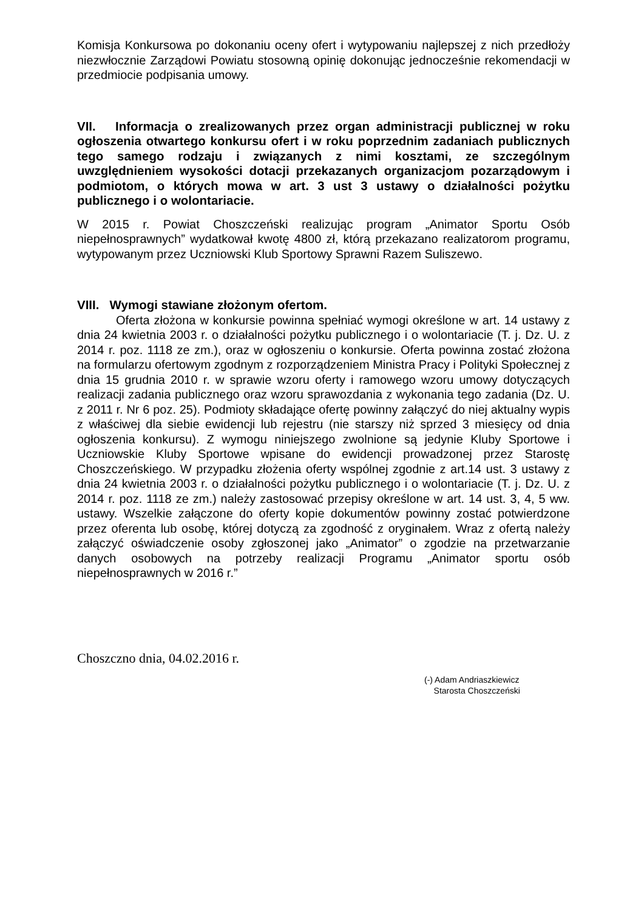Komisja Konkursowa po dokonaniu oceny ofert i wytypowaniu najlepszej z nich przedłoży niezwłocznie Zarządowi Powiatu stosowną opinię dokonując jednocześnie rekomendacji w przedmiocie podpisania umowy.
VII. Informacja o zrealizowanych przez organ administracji publicznej w roku ogłoszenia otwartego konkursu ofert i w roku poprzednim zadaniach publicznych tego samego rodzaju i związanych z nimi kosztami, ze szczególnym uwzględnieniem wysokości dotacji przekazanych organizacjom pozarządowym i podmiotom, o których mowa w art. 3 ust 3 ustawy o działalności pożytku publicznego i o wolontariacie.
W 2015 r. Powiat Choszczeński realizując program „Animator Sportu Osób niepełnosprawnych” wydatkował kwotę 4800 zł, którą przekazano realizatorom programu, wytypowanym przez Uczniowski Klub Sportowy Sprawni Razem Suliszewo.
VIII. Wymogi stawiane złożonym ofertom.
Oferta złożona w konkursie powinna spełniać wymogi określone w art. 14 ustawy z dnia 24 kwietnia 2003 r. o działalności pożytku publicznego i o wolontariacie (T. j. Dz. U. z 2014 r. poz. 1118 ze zm.), oraz w ogłoszeniu o konkursie. Oferta powinna zostać złożona na formularzu ofertowym zgodnym z rozporządzeniem Ministra Pracy i Polityki Społecznej z dnia 15 grudnia 2010 r. w sprawie wzoru oferty i ramowego wzoru umowy dotyczących realizacji zadania publicznego oraz wzoru sprawozdania z wykonania tego zadania (Dz. U. z 2011 r. Nr 6 poz. 25). Podmioty składające ofertę powinny załączyć do niej aktualny wypis z właściwej dla siebie ewidencji lub rejestru (nie starszy niż sprzed 3 miesięcy od dnia ogłoszenia konkursu). Z wymogu niniejszego zwolnione są jedynie Kluby Sportowe i Uczniowskie Kluby Sportowe wpisane do ewidencji prowadzonej przez Starostę Choszczeńskiego. W przypadku złożenia oferty wspólnej zgodnie z art.14 ust. 3 ustawy z dnia 24 kwietnia 2003 r. o działalności pożytku publicznego i o wolontariacie (T. j. Dz. U. z 2014 r. poz. 1118 ze zm.) należy zastosować przepisy określone w art. 14 ust. 3, 4, 5 ww. ustawy. Wszelkie załączone do oferty kopie dokumentów powinny zostać potwierdzone przez oferenta lub osobę, której dotyczą za zgodność z oryginałem. Wraz z ofertą należy załączyć oświadczenie osoby zgłoszonej jako „Animator” o zgodzie na przetwarzanie danych osobowych na potrzeby realizacji Programu „Animator sportu osób niepełnosprawnych w 2016 r.”
Choszczno dnia, 04.02.2016 r.
(-) Adam Andriaszkiewicz
Starosta Choszczeński